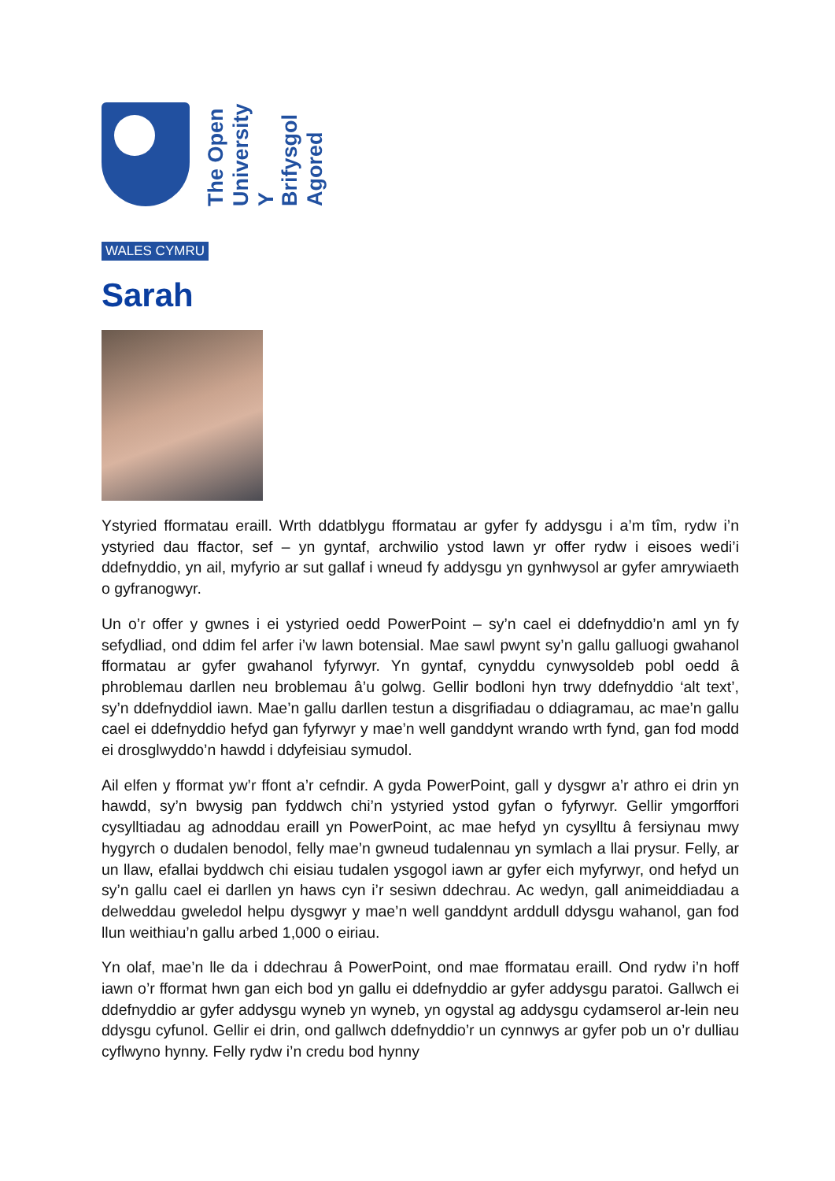The Open University Y Brifysgol Agored
WALES CYMRU
Sarah
Ystyried fformatau eraill. Wrth ddatblygu fformatau ar gyfer fy addysgu i a’m tîm, rydw i’n ystyried dau ffactor, sef – yn gyntaf, archwilio ystod lawn yr offer rydw i eisoes wedi’i ddefnyddio, yn ail, myfyrio ar sut gallaf i wneud fy addysgu yn gynhwysol ar gyfer amrywiaeth o gyfranogwyr.
Un o’r offer y gwnes i ei ystyried oedd PowerPoint – sy’n cael ei ddefnyddio’n aml yn fy sefydliad, ond ddim fel arfer i’w lawn botensial. Mae sawl pwynt sy’n gallu galluogi gwahanol fformatau ar gyfer gwahanol fyfyrwyr. Yn gyntaf, cynyddu cynwysoldeb pobl oedd â phroblemau darllen neu broblemau â’u golwg. Gellir bodloni hyn trwy ddefnyddio ‘alt text’, sy’n ddefnyddiol iawn. Mae’n gallu darllen testun a disgrifiadau o ddiagramau, ac mae’n gallu cael ei ddefnyddio hefyd gan fyfyrwyr y mae’n well ganddynt wrando wrth fynd, gan fod modd ei drosglwyddo’n hawdd i ddyfeisiau symudol.
Ail elfen y fformat yw’r ffont a’r cefndir. A gyda PowerPoint, gall y dysgwr a’r athro ei drin yn hawdd, sy’n bwysig pan fyddwch chi’n ystyried ystod gyfan o fyfyrwyr. Gellir ymgorffori cysylltiadau ag adnoddau eraill yn PowerPoint, ac mae hefyd yn cysylltu â fersiynau mwy hygyrch o dudalen benodol, felly mae’n gwneud tudalennau yn symlach a llai prysur. Felly, ar un llaw, efallai byddwch chi eisiau tudalen ysgogol iawn ar gyfer eich myfyrwyr, ond hefyd un sy’n gallu cael ei darllen yn haws cyn i’r sesiwn ddechrau. Ac wedyn, gall animeiddiadau a delweddau gweledol helpu dysgwyr y mae’n well ganddynt arddull ddysgu wahanol, gan fod llun weithiau’n gallu arbed 1,000 o eiriau.
Yn olaf, mae’n lle da i ddechrau â PowerPoint, ond mae fformatau eraill. Ond rydw i’n hoff iawn o’r fformat hwn gan eich bod yn gallu ei ddefnyddio ar gyfer addysgu paratoi. Gallwch ei ddefnyddio ar gyfer addysgu wyneb yn wyneb, yn ogystal ag addysgu cydamserol ar-lein neu ddysgu cyfunol. Gellir ei drin, ond gallwch ddefnyddio’r un cynnwys ar gyfer pob un o’r dulliau cyflwyno hynny. Felly rydw i’n credu bod hynny